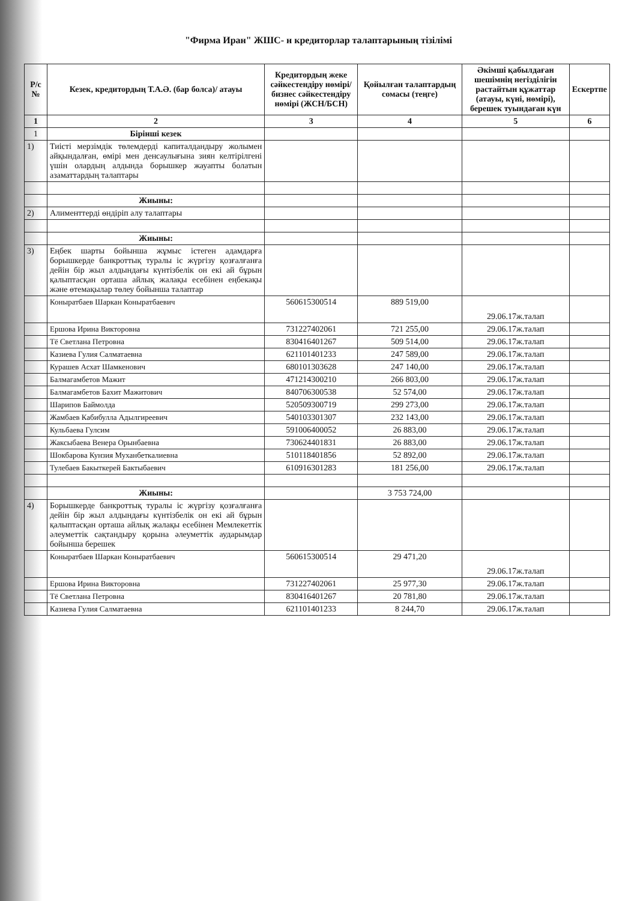"Фирма Иран" ЖШС- н кредиторлар талаптарының тізілімі
| Р/с № | Кезек, кредитордың Т.А.Ә. (бар болса)/ атауы | Кредитордың жеке сәйкестендіру нөмірі/ бизнес сәйкестендіру нөмірі (ЖСН/БСН) | Қойылған талаптардың сомасы (теңге) | Әкімші қабылдаған шешімнің негізділігін растайтын құжаттар (атауы, күні, нөмірі), берешек туындаған күн | Ескертпе |
| --- | --- | --- | --- | --- | --- |
| 1 | 2 | 3 | 4 | 5 | 6 |
| 1 | Бірінші кезек | | | | |
| 1) | Тиісті мерзімдік төлемдерді капиталдандыру жолымен айқындалған, өмірі мен денсаулығына зиян келтірілгені үшін олардың алдында борышкер жауапты болатын азаматтардың талаптары | | | | |
| | Жиыны: | | | | |
| 2) | Алименттерді өндіріп алу талаптары | | | | |
| | Жиыны: | | | | |
| 3) | Еңбек шарты бойынша жұмыс істеген адамдарға борышкерде банкроттық туралы іс жүргізу қозғалғанға дейін бір жыл алдындағы күнтізбелік он екі ай бұрын қалыптасқан орташа айлық жалақы есебінен еңбекақы және өтемақылар төлеу бойынша талаптар | | | | |
| | Коныратбаев Шаркан Коныратбаевич | 560615300514 | 889 519,00 | 29.06.17ж.талап | |
| | Ершова Ирина Викторовна | 731227402061 | 721 255,00 | 29.06.17ж.талап | |
| | Тё Светлана Петровна | 830416401267 | 509 514,00 | 29.06.17ж.талап | |
| | Казиева Гулия Салматаевна | 621101401233 | 247 589,00 | 29.06.17ж.талап | |
| | Курашев Асхат Шамкенович | 680101303628 | 247 140,00 | 29.06.17ж.талап | |
| | Балмагамбетов Мажит | 471214300210 | 266 803,00 | 29.06.17ж.талап | |
| | Балмагамбетов Бахит Мажитович | 840706300538 | 52 574,00 | 29.06.17ж.талап | |
| | Шарипов Баймолда | 520509300719 | 299 273,00 | 29.06.17ж.талап | |
| | Жамбаев Кабибулла Адылгиреевич | 540103301307 | 232 143,00 | 29.06.17ж.талап | |
| | Кульбаева Гулсим | 591006400052 | 26 883,00 | 29.06.17ж.талап | |
| | Жаксыбаева Венера Орынбаевна | 730624401831 | 26 883,00 | 29.06.17ж.талап | |
| | Шокбарова Кунзия Муханбеткалиевна | 510118401856 | 52 892,00 | 29.06.17ж.талап | |
| | Тулебаев Бакыткерей Бактыбаевич | 610916301283 | 181 256,00 | 29.06.17ж.талап | |
| | Жиыны: | | 3 753 724,00 | | |
| 4) | Борышкерде банкроттық туралы іс жүргізу қозғалғанға дейін бір жыл алдындағы күнтізбелік он екі ай бұрын қалыптасқан орташа айлық жалақы есебінен Мемлекеттік әлеуметтік сақтандыру қорына әлеуметтік аударымдар бойынша берешек | | | | |
| | Коныратбаев Шаркан Коныратбаевич | 560615300514 | 29 471,20 | 29.06.17ж.талап | |
| | Ершова Ирина Викторовна | 731227402061 | 25 977,30 | 29.06.17ж.талап | |
| | Тё Светлана Петровна | 830416401267 | 20 781,80 | 29.06.17ж.талап | |
| | Казиева Гулия Салматаевна | 621101401233 | 8 244,70 | 29.06.17ж.талап | |